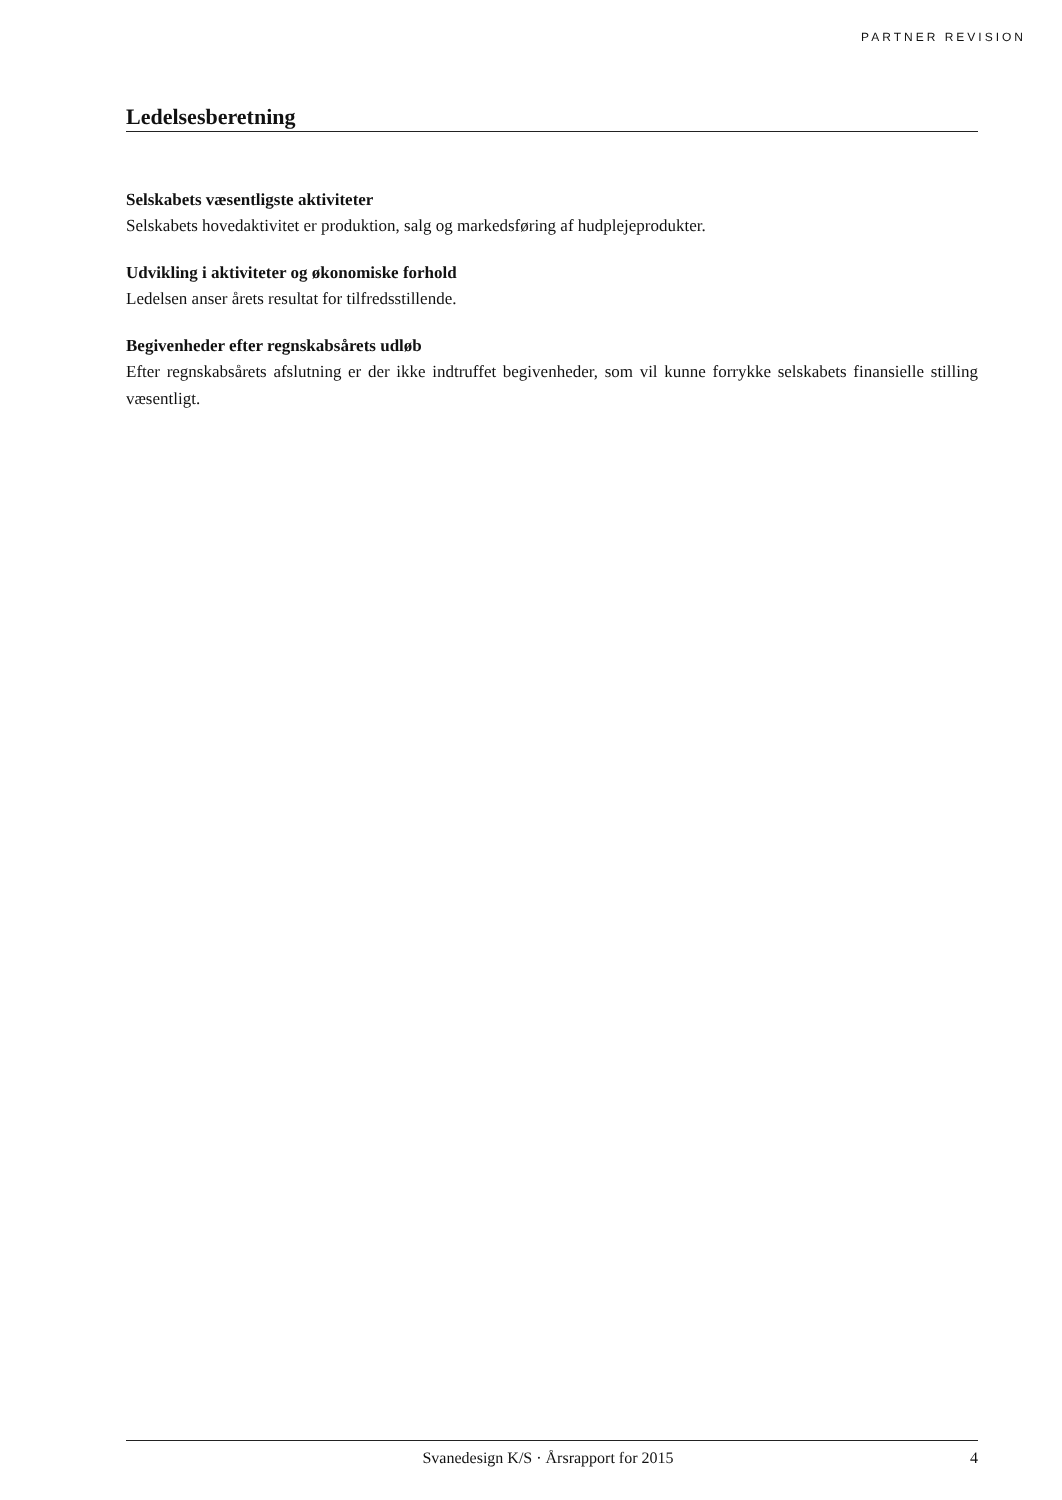PARTNER REVISION
Ledelsesberetning
Selskabets væsentligste aktiviteter
Selskabets hovedaktivitet er produktion, salg og markedsføring af hudplejeprodukter.
Udvikling i aktiviteter og økonomiske forhold
Ledelsen anser årets resultat for tilfredsstillende.
Begivenheder efter regnskabsårets udløb
Efter regnskabsårets afslutning er der ikke indtruffet begivenheder, som vil kunne forrykke selskabets finansielle stilling væsentligt.
Svanedesign K/S · Årsrapport for 2015 4